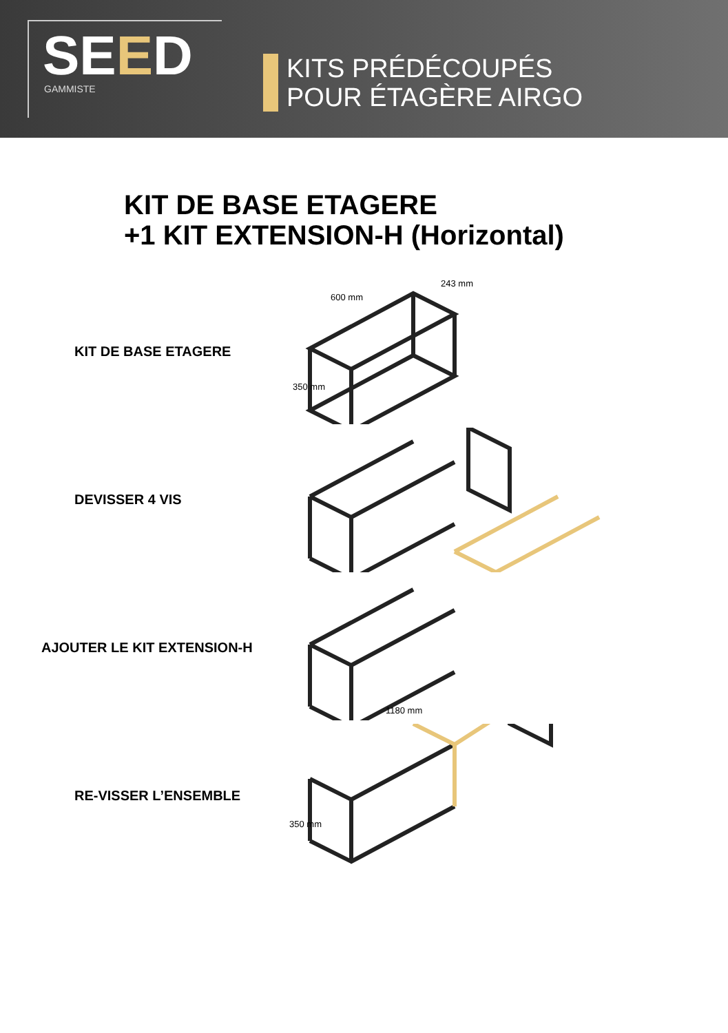SEED
GAMMISTE
KITS PRÉDÉCOUPÉS
POUR ÉTAGÈRE AIRGO
KIT DE BASE ETAGERE
+1 KIT EXTENSION-H (Horizontal)
KIT DE BASE ETAGERE
600 mm
243 mm
350 mm
DEVISSER 4 VIS
AJOUTER LE KIT EXTENSION-H
1180 mm
RE-VISSER L’ENSEMBLE
350 mm